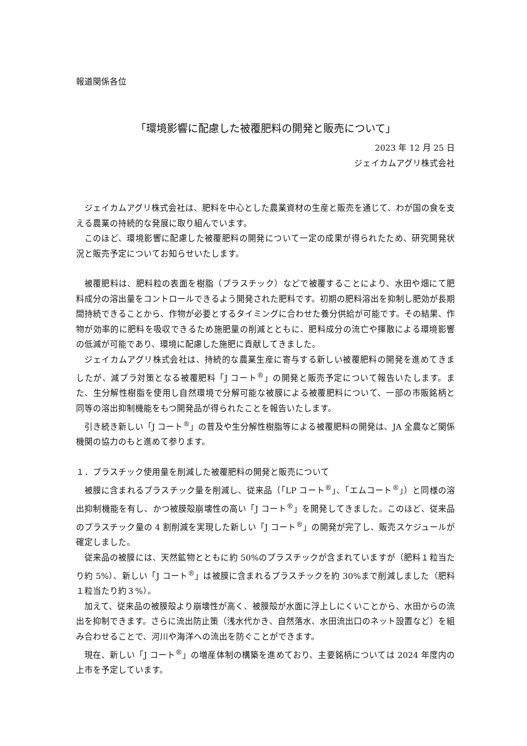報道関係各位
「環境影響に配慮した被覆肥料の開発と販売について」
2023 年 12 月 25 日
ジェイカムアグリ株式会社
ジェイカムアグリ株式会社は、肥料を中心とした農業資材の生産と販売を通じて、わが国の食を支える農業の持続的な発展に取り組んでいます。
このほど、環境影響に配慮した被覆肥料の開発について一定の成果が得られたため、研究開発状況と販売予定についてお知らせいたします。
被覆肥料は、肥料粒の表面を樹脂（プラスチック）などで被覆することにより、水田や畑にて肥料成分の溶出量をコントロールできるよう開発された肥料です。初期の肥料溶出を抑制し肥効が長期間持続できることから、作物が必要とするタイミングに合わせた養分供給が可能です。その結果、作物が効率的に肥料を吸収できるため施肥量の削減とともに、肥料成分の流亡や揮散による環境影響の低減が可能であり、環境に配慮した施肥に貢献してきました。
ジェイカムアグリ株式会社は、持続的な農業生産に寄与する新しい被覆肥料の開発を進めてきましたが、減プラ対策となる被覆肥料「J コート<sup>®</sup>」の開発と販売予定について報告いたします。また、生分解性樹脂を使用し自然環境で分解可能な被膜による被覆肥料について、一部の市販銘柄と同等の溶出抑制機能をもつ開発品が得られたことを報告いたします。
引き続き新しい「J コート<sup>®</sup>」の普及や生分解性樹脂等による被覆肥料の開発は、JA 全農など関係機関の協力のもと進めて参ります。
１．プラスチック使用量を削減した被覆肥料の開発と販売について
被膜に含まれるプラスチック量を削減し、従来品（「LP コート<sup>®</sup>」、「エムコート<sup>®</sup>」）と同様の溶出抑制機能を有し、かつ被膜殻崩壊性の高い「J コート<sup>®</sup>」を開発してきました。このほど、従来品のプラスチック量の 4 割削減を実現した新しい「J コート<sup>®</sup>」の開発が完了し、販売スケジュールが確定しました。
従来品の被膜には、天然鉱物とともに約 50%のプラスチックが含まれていますが（肥料１粒当たり約 5%）、新しい「J コート<sup>®</sup>」は被膜に含まれるプラスチックを約 30%まで削減しました（肥料１粒当たり約３%）。
加えて、従来品の被膜殻より崩壊性が高く、被膜殻が水面に浮上しにくいことから、水田からの流出を抑制できます。さらに流出防止策（浅水代かき、自然落水、水田流出口のネット設置など）を組み合わせることで、河川や海洋への流出を防ぐことができます。
現在、新しい「J コート<sup>®</sup>」の増産体制の構築を進めており、主要銘柄については 2024 年度内の上市を予定しています。